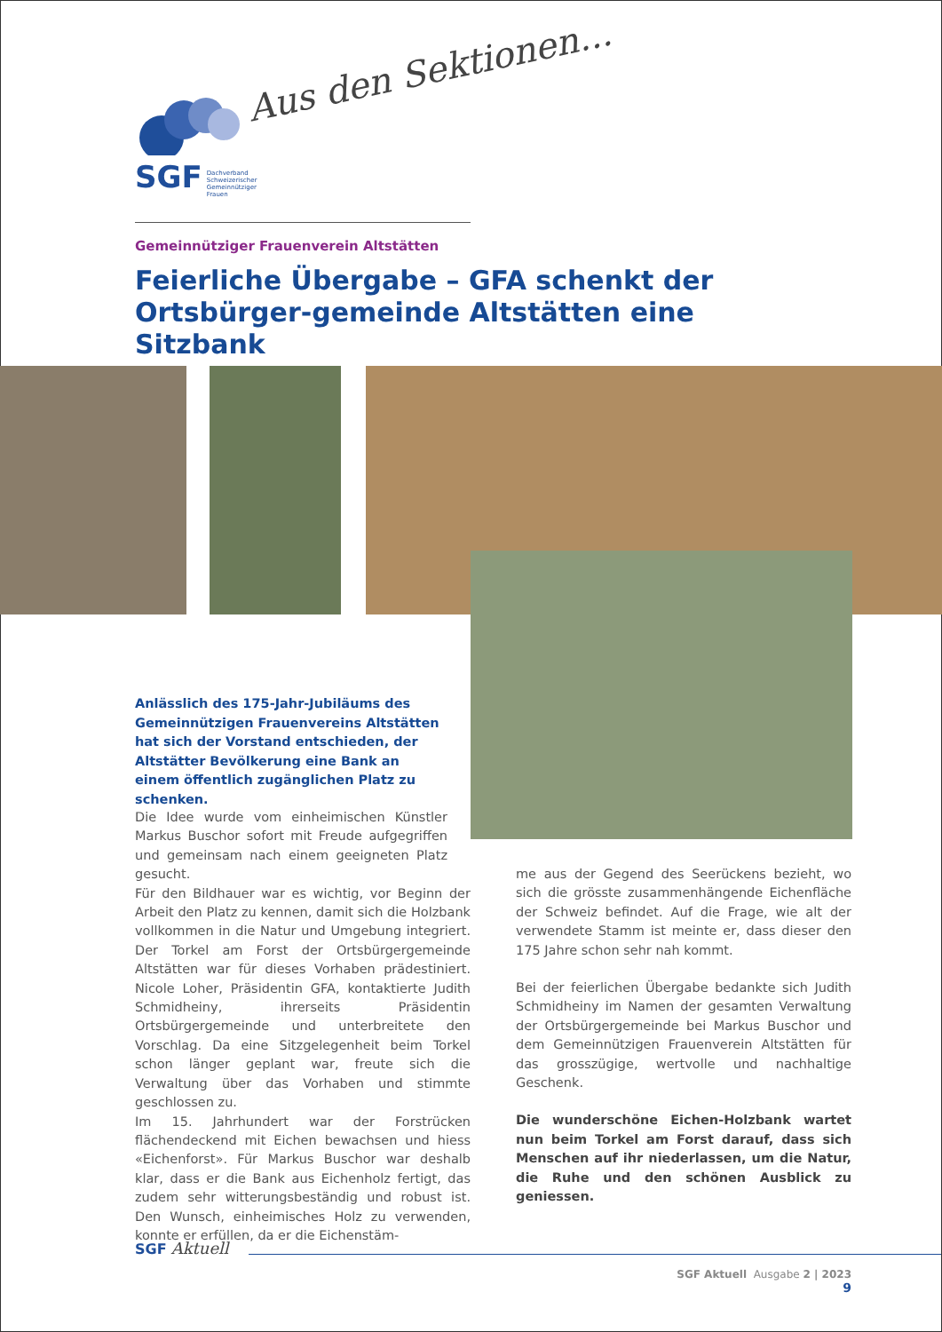SGF Dachverband
Schweizerischer
Gemeinnütziger
Frauen
Aus den Sektionen...
Gemeinnütziger Frauenverein Altstätten
Feierliche Übergabe – GFA schenkt der Ortsbürger-gemeinde Altstätten eine Sitzbank
Anlässlich des 175-Jahr-Jubiläums des Gemeinnützigen Frauenvereins Altstätten hat sich der Vorstand entschieden, der Altstätter Bevölkerung eine Bank an einem öffentlich zugänglichen Platz zu schenken.
Die Idee wurde vom einheimischen Künstler Markus Buschor sofort mit Freude aufgegriffen und gemeinsam nach einem geeigneten Platz gesucht.
Für den Bildhauer war es wichtig, vor Beginn der Arbeit den Platz zu kennen, damit sich die Holzbank vollkommen in die Natur und Umgebung integriert. Der Torkel am Forst der Ortsbürgergemeinde Altstätten war für dieses Vorhaben prädestiniert. Nicole Loher, Präsidentin GFA, kontaktierte Judith Schmidheiny, ihrerseits Präsidentin Ortsbürgergemeinde und unterbreitete den Vorschlag. Da eine Sitzgelegenheit beim Torkel schon länger geplant war, freute sich die Verwaltung über das Vorhaben und stimmte geschlossen zu.
Im 15. Jahrhundert war der Forstrücken flächendeckend mit Eichen bewachsen und hiess «Eichenforst». Für Markus Buschor war deshalb klar, dass er die Bank aus Eichenholz fertigt, das zudem sehr witterungsbeständig und robust ist. Den Wunsch, einheimisches Holz zu verwenden, konnte er erfüllen, da er die Eichenstäm-
me aus der Gegend des Seerückens bezieht, wo sich die grösste zusammenhängende Eichenfläche der Schweiz befindet. Auf die Frage, wie alt der verwendete Stamm ist meinte er, dass dieser den 175 Jahre schon sehr nah kommt.
Bei der feierlichen Übergabe bedankte sich Judith Schmidheiny im Namen der gesamten Verwaltung der Ortsbürgergemeinde bei Markus Buschor und dem Gemeinnützigen Frauenverein Altstätten für das grosszügige, wertvolle und nachhaltige Geschenk.
Die wunderschöne Eichen-Holzbank wartet nun beim Torkel am Forst darauf, dass sich Menschen auf ihr niederlassen, um die Natur, die Ruhe und den schönen Ausblick zu geniessen.
SGF Aktuell
SGF Aktuell Ausgabe 2 | 2023
9